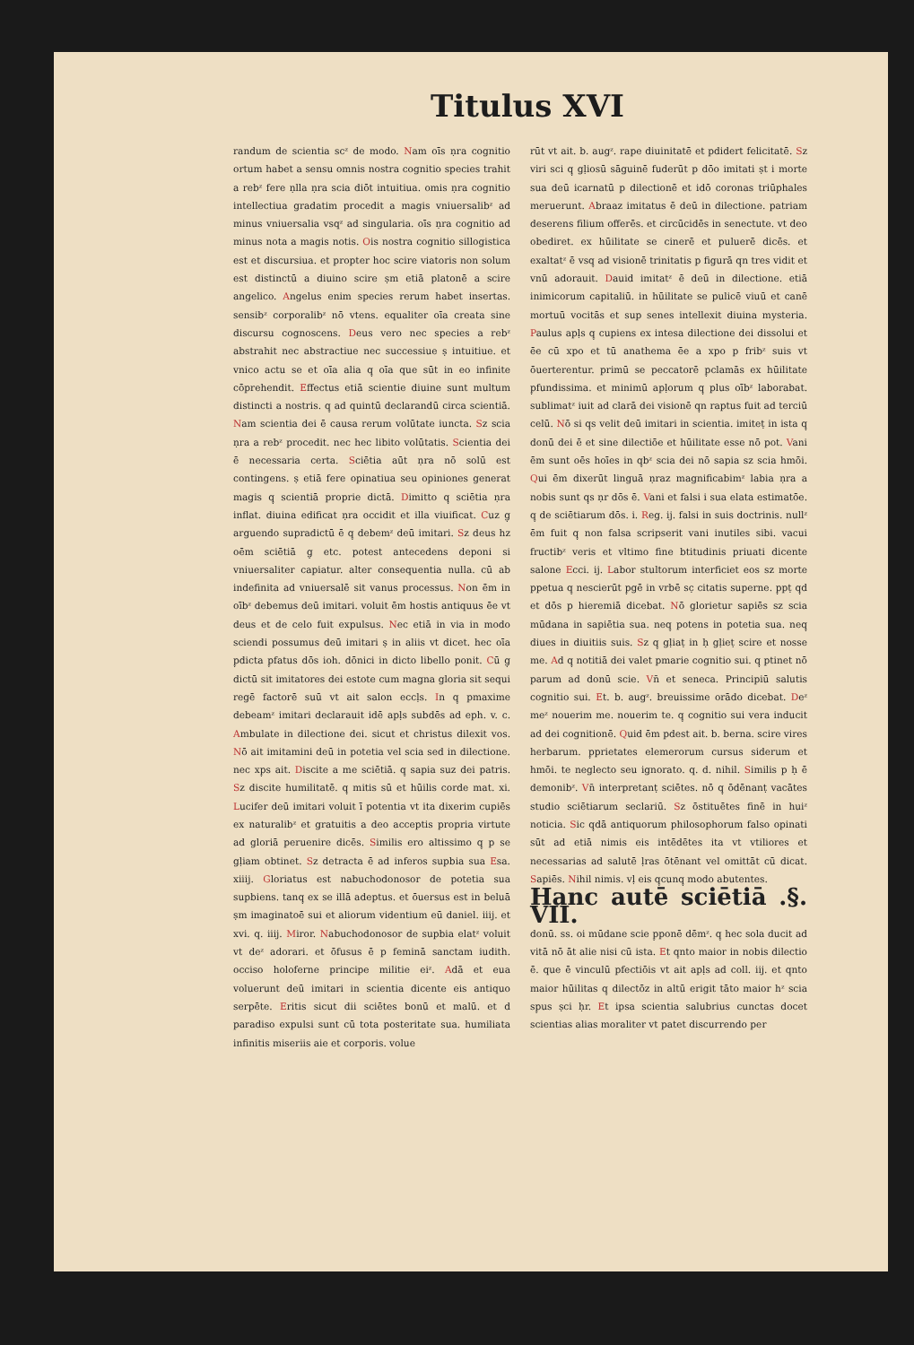Titulus XVI
randum de scientia scᶻ de modo. Nam oīs ṇra cognitio ortum habet a sensu omnis nostra cognitio species trahit a rebᶻ fere ṇlla ṇra scia diōt intuitiua. omis ṇra cognitio intellectiua gradatim procedit a magis vniuersalibᶻ ad minus vniuersalia vsqᶻ ad singularia. oīs ṇra cognitio ad minus nota a magis notis. Ois nostra cognitio sillogistica est et discursiua. et propter hoc scire viatoris non solum est distinctū a diuino scire ṣm etiā platonē a scire angelico. Angelus enim species rerum habet insertas. sensibᶻ corporalibᶻ nō vtens. equaliter oīa creata sine discursu cognoscens. Deus vero nec species a rebᶻ abstrahit nec abstractiue nec successiue ṣ intuitiue. et vnico actu se et oīa alia q̣ oīa que sūt in eo infinite cōprehendit. Effectus etiā scientie diuine sunt multum distincti a nostris. q̣ ad quintū declarandū circa scientiā. Nam scientia dei ē causa rerum volūtate iuncta. Sz scia ṇra a rebᶻ procedit. nec hec libito volūtatis. Scientia dei ē necessaria certa. Sciētia aūt ṇra nō solū est contingens. ṣ etiā fere opinatiua seu opiniones generat magis q̣ scientiā proprie dictā. Dimitto q̣ sciētia ṇra inflat. diuina edificat ṇra occidit et illa viuificat. Cuz g̣ arguendo supradictū ē q̣ debemᶻ deū imitari. Sz deus hz oēm sciētiā g̣ etc. potest antecedens deponi si vniuersaliter capiatur. alter consequentia nulla. cū ab indefinita ad vniuersalē sit vanus processus. Non ēm in oībᶻ debemus deū imitari. voluit ēm hostis antiquus ēe vt deus et de celo fuit expulsus. Nec etiā in via in modo sciendi possumus deū imitari ṣ in aliis vt dicet. hec oīa p̣dicta p̣fatus dōs ioh. dōnici in dicto libello ponit. Cū g̣ dictū sit imitatores dei estote cum magna gloria sit sequi regē factorē suū vt ait salon eccḷs. In q̣ pmaxime debeamᶻ imitari declarauit idē apḷs subdēs ad eph. v. c. Ambulate in dilectione dei. sicut et christus dilexit vos. Nō ait imitamini deū in potetia vel scia sed in dilectione. nec xp̣s ait. Discite a me sciētiā. q̣ sapia suz dei patris. Sz discite humilitatē. q̣ mitis sū et hūilis corde mat. xi. Lucifer deū imitari voluit ī potentia vt ita dixerim cupiēs ex naturalibᶻ et gratuitis a deo acceptis propria virtute ad gloriā peruenire dicēs. Similis ero altissimo q̣ p se gḷiam obtinet. Sz detracta ē ad inferos supbia sua Esa. xiiij. Gloriatus est nabuchodonosor de potetia sua supbiens. tanq̣ ex se illā adeptus. et ōuersus est in beluā ṣm imaginatoē sui et aliorum videntium eū daniel. iiij. et xvi. q. iiij. Miror. Nabuchodonosor de supbia elatᶻ voluit vt deᶻ adorari. et ōfusus ē p feminā sanctam iudith. occiso holoferne principe militie eiᶻ. Adā et eua voluerunt deū imitari in scientia dicente eis antiquo serpēte. Eritis sicut dii sciētes bonū et malū. et d paradiso expulsi sunt cū tota posteritate sua. humiliata infinitis miseriis aie et corporis. volue
rūt vt ait. b. augᶻ. rape diuinitatē et pdidert felicitatē. Sz viri sci q̣ gḷiosū sāguinē fuderūt p dōo imitati ṣt i morte sua deū icarnatū p dilectionē et idō coronas triūphales meruerunt. Abraaz imitatus ē deū in dilectione. patriam deserens filium offerēs. et circūcidēs in senectute. vt deo obediret. ex hūilitate se cinerē et puluerē dicēs. et exaltatᶻ ē vsq̣ ad visionē trinitatis p figurā q̣n tres vidit et vnū adorauit. Dauid imitatᶻ ē deū in dilectione. etiā inimicorum capitaliū. in hūilitate se pulicē viuū et canē mortuū vocitās et sup senes intellexit diuina mysteria. Paulus apḷs q̣ cupiens ex intesa dilectione dei dissolui et ēe cū xpo et tū anathema ēe a xpo p fribᶻ suis vt ōuerterentur. primū se peccatorē p̣clamās ex hūilitate p̣fundissima. et minimū apḷorum q̣ plus oībᶻ laborabat. sublimatᶻ iuit ad clarā dei visionē q̣n raptus fuit ad terciū celū. Nō si q̣s velit deū imitari in scientia. imiteṭ in ista q̣ donū dei ē et sine dilectiōe et hūilitate esse nō pot. Vani ēm sunt oēs hoīes in q̣bᶻ scia dei nō sapia sz scia hmōi. Qui ēm dixerūt linguā ṇraz magnificabimᶻ labia ṇra a nobis sunt q̣s ṇr dōs ē. Vani et falsi i sua elata estimatōe. q̣ de sciētiarum dōs. i. Reg. ij. falsi in suis doctrinis. nullᶻ ēm fuit q̣ non falsa scripserit vani inutiles sibi. vacui fructibᶻ veris et vltimo fine btitudinis priuati dicente salone Ecci. ij. Labor stultorum interficiet eos sz morte ppetua q̣ nescierūt p̣gē in vrbē sc̣ citatis superne. p̣pṭ q̣d et dōs p hieremiā dicebat. Nō glorietur sapiēs sz scia mūdana in sapiētia sua. neq̣ potens in potetia sua. neq̣ diues in diuitiis suis. Sz q̣ gḷiaṭ in ḥ gḷieṭ scire et nosse me. Ad q̣ notitiā dei valet pmarie cognitio sui. q̣ ptinet nō parum ad donū scie. Vn̄ et seneca. Principiū salutis cognitio sui. Et. b. augᶻ. breuissime orādo dicebat. Deᶻ meᶻ nouerim me. nouerim te. q̣ cognitio sui vera inducit ad dei cognitionē. Quid ēm pdest ait. b. berna. scire vires herbarum. p̣prietates elemerorum cursus siderum et hmōi. te neglecto seu ignorato. q. d. nihil. Similis p ḥ ē demonibᶻ. Vn̄ interpretanṭ sciētes. nō q̣ ōdēnanṭ vacātes studio sciētiarum seclariū. Sz ōstituētes finē in huiᶻ noticia. Sic q̣dā antiquorum philosophorum falso opinati sūt ad etiā nimis eis intēdētes ita vt vtiliores et necessarias ad salutē ḷras ōtēnant vel omittāt cū dicat. Sapiēs. Nihil nimis. vḷ eis q̣cunq̣ modo abutentes.
Hanc autē sciētiā .§. VII.
donū. ss. oi mūdane scie p̣ponē dēmᶻ. q̣ hec sola ducit ad vitā nō āt alie nisi cū ista. Et q̣nto maior in nobis dilectio ē. que ē vinculū pfectiōis vt ait apḷs ad coll. iij. et q̣nto maior hūilitas q̣ dilectōz in altū erigit tāto maior hᶻ scia sp̣us ṣci ḥr. Et ipsa scientia salubrius cunctas docet scientias alias moraliter vt patet discurrendo per